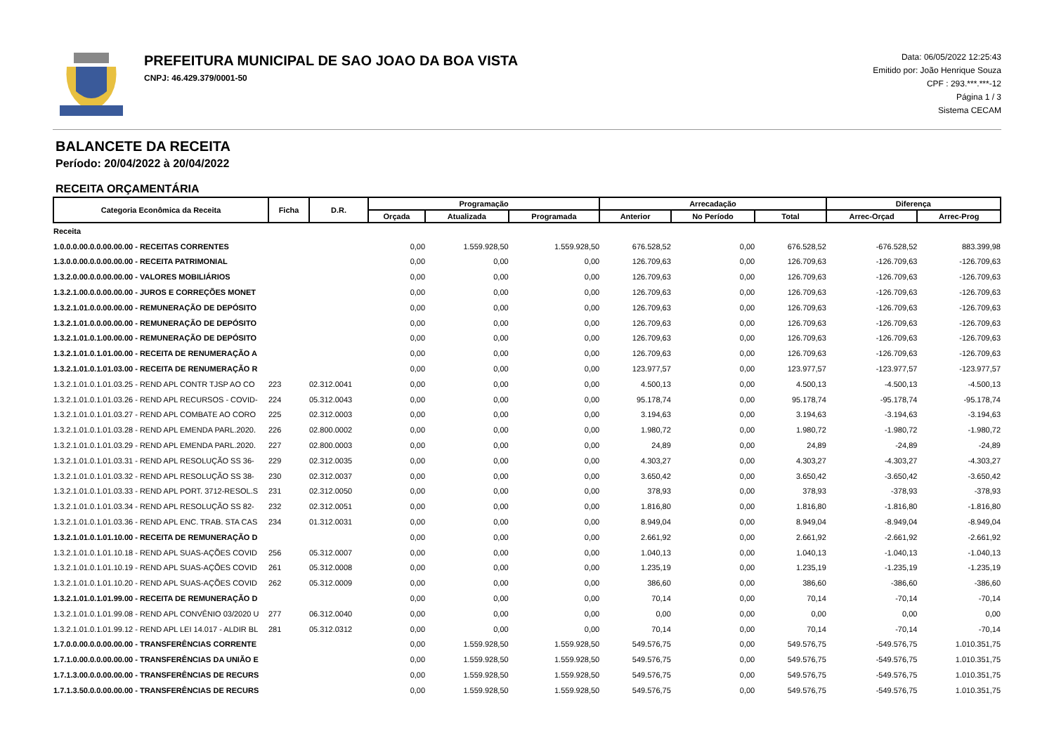PREFEITURA MUNICIPAL DE SAO JOAO DA BOA VISTA
CNPJ: 46.429.379/0001-50
Data: 06/05/2022 12:25:43
Emitido por: João Henrique Souza
CPF : 293.***.***-12
Página 1 / 3
Sistema CECAM
BALANCETE DA RECEITA
Período: 20/04/2022 à 20/04/2022
RECEITA ORÇAMENTÁRIA
| Categoria Econômica da Receita | Ficha | D.R. | Programação | | | Arrecadação | | | Diferença | |
| --- | --- | --- | --- | --- | --- | --- | --- | --- | --- | --- |
| | | | Orçada | Atualizada | Programada | Anterior | No Período | Total | Arrec-Orçad | Arrec-Prog |
| Receita | | | | | | | | | | |
| 1.0.0.0.00.0.0.00.00.00 - RECEITAS CORRENTES | | | 0,00 | 1.559.928,50 | 1.559.928,50 | 676.528,52 | 0,00 | 676.528,52 | -676.528,52 | 883.399,98 |
| 1.3.0.0.00.0.0.00.00.00 - RECEITA PATRIMONIAL | | | 0,00 | 0,00 | 0,00 | 126.709,63 | 0,00 | 126.709,63 | -126.709,63 | -126.709,63 |
| 1.3.2.0.00.0.0.00.00.00 - VALORES MOBILIÁRIOS | | | 0,00 | 0,00 | 0,00 | 126.709,63 | 0,00 | 126.709,63 | -126.709,63 | -126.709,63 |
| 1.3.2.1.00.0.0.00.00.00 - JUROS E CORREÇÕES MONET | | | 0,00 | 0,00 | 0,00 | 126.709,63 | 0,00 | 126.709,63 | -126.709,63 | -126.709,63 |
| 1.3.2.1.01.0.0.00.00.00 - REMUNERAÇÃO DE DEPÓSITO | | | 0,00 | 0,00 | 0,00 | 126.709,63 | 0,00 | 126.709,63 | -126.709,63 | -126.709,63 |
| 1.3.2.1.01.0.0.00.00.00 - REMUNERAÇÃO DE DEPÓSITO | | | 0,00 | 0,00 | 0,00 | 126.709,63 | 0,00 | 126.709,63 | -126.709,63 | -126.709,63 |
| 1.3.2.1.01.0.1.00.00.00 - REMUNERAÇÃO DE DEPÓSITO | | | 0,00 | 0,00 | 0,00 | 126.709,63 | 0,00 | 126.709,63 | -126.709,63 | -126.709,63 |
| 1.3.2.1.01.0.1.01.00.00 - RECEITA DE RENUMERAÇÃO A | | | 0,00 | 0,00 | 0,00 | 126.709,63 | 0,00 | 126.709,63 | -126.709,63 | -126.709,63 |
| 1.3.2.1.01.0.1.01.03.00 - RECEITA DE RENUMERAÇÃO R | | | 0,00 | 0,00 | 0,00 | 123.977,57 | 0,00 | 123.977,57 | -123.977,57 | -123.977,57 |
| 1.3.2.1.01.0.1.01.03.25 - REND APL CONTR TJSP AO CO | 223 | 02.312.0041 | 0,00 | 0,00 | 0,00 | 4.500,13 | 0,00 | 4.500,13 | -4.500,13 | -4.500,13 |
| 1.3.2.1.01.0.1.01.03.26 - REND APL RECURSOS - COVID- | 224 | 05.312.0043 | 0,00 | 0,00 | 0,00 | 95.178,74 | 0,00 | 95.178,74 | -95.178,74 | -95.178,74 |
| 1.3.2.1.01.0.1.01.03.27 - REND APL COMBATE AO CORO | 225 | 02.312.0003 | 0,00 | 0,00 | 0,00 | 3.194,63 | 0,00 | 3.194,63 | -3.194,63 | -3.194,63 |
| 1.3.2.1.01.0.1.01.03.28 - REND APL EMENDA PARL.2020. | 226 | 02.800.0002 | 0,00 | 0,00 | 0,00 | 1.980,72 | 0,00 | 1.980,72 | -1.980,72 | -1.980,72 |
| 1.3.2.1.01.0.1.01.03.29 - REND APL EMENDA PARL.2020. | 227 | 02.800.0003 | 0,00 | 0,00 | 0,00 | 24,89 | 0,00 | 24,89 | -24,89 | -24,89 |
| 1.3.2.1.01.0.1.01.03.31 - REND APL RESOLUÇÃO SS 36- | 229 | 02.312.0035 | 0,00 | 0,00 | 0,00 | 4.303,27 | 0,00 | 4.303,27 | -4.303,27 | -4.303,27 |
| 1.3.2.1.01.0.1.01.03.32 - REND APL RESOLUÇÃO SS 38- | 230 | 02.312.0037 | 0,00 | 0,00 | 0,00 | 3.650,42 | 0,00 | 3.650,42 | -3.650,42 | -3.650,42 |
| 1.3.2.1.01.0.1.01.03.33 - REND APL PORT. 3712-RESOL.S | 231 | 02.312.0050 | 0,00 | 0,00 | 0,00 | 378,93 | 0,00 | 378,93 | -378,93 | -378,93 |
| 1.3.2.1.01.0.1.01.03.34 - REND APL RESOLUÇÃO SS 82- | 232 | 02.312.0051 | 0,00 | 0,00 | 0,00 | 1.816,80 | 0,00 | 1.816,80 | -1.816,80 | -1.816,80 |
| 1.3.2.1.01.0.1.01.03.36 - REND APL ENC. TRAB. STA CAS | 234 | 01.312.0031 | 0,00 | 0,00 | 0,00 | 8.949,04 | 0,00 | 8.949,04 | -8.949,04 | -8.949,04 |
| 1.3.2.1.01.0.1.01.10.00 - RECEITA DE REMUNERAÇÃO D | | | 0,00 | 0,00 | 0,00 | 2.661,92 | 0,00 | 2.661,92 | -2.661,92 | -2.661,92 |
| 1.3.2.1.01.0.1.01.10.18 - REND APL SUAS-AÇÕES COVID | 256 | 05.312.0007 | 0,00 | 0,00 | 0,00 | 1.040,13 | 0,00 | 1.040,13 | -1.040,13 | -1.040,13 |
| 1.3.2.1.01.0.1.01.10.19 - REND APL SUAS-AÇÕES COVID | 261 | 05.312.0008 | 0,00 | 0,00 | 0,00 | 1.235,19 | 0,00 | 1.235,19 | -1.235,19 | -1.235,19 |
| 1.3.2.1.01.0.1.01.10.20 - REND APL SUAS-AÇÕES COVID | 262 | 05.312.0009 | 0,00 | 0,00 | 0,00 | 386,60 | 0,00 | 386,60 | -386,60 | -386,60 |
| 1.3.2.1.01.0.1.01.99.00 - RECEITA DE REMUNERAÇÃO D | | | 0,00 | 0,00 | 0,00 | 70,14 | 0,00 | 70,14 | -70,14 | -70,14 |
| 1.3.2.1.01.0.1.01.99.08 - REND APL CONVÊNIO 03/2020 U | 277 | 06.312.0040 | 0,00 | 0,00 | 0,00 | 0,00 | 0,00 | 0,00 | 0,00 | 0,00 |
| 1.3.2.1.01.0.1.01.99.12 - REND APL LEI 14.017 - ALDIR BL | 281 | 05.312.0312 | 0,00 | 0,00 | 0,00 | 70,14 | 0,00 | 70,14 | -70,14 | -70,14 |
| 1.7.0.0.00.0.0.00.00.00 - TRANSFERÊNCIAS CORRENTE | | | 0,00 | 1.559.928,50 | 1.559.928,50 | 549.576,75 | 0,00 | 549.576,75 | -549.576,75 | 1.010.351,75 |
| 1.7.1.0.00.0.0.00.00.00 - TRANSFERÊNCIAS DA UNIÃO E | | | 0,00 | 1.559.928,50 | 1.559.928,50 | 549.576,75 | 0,00 | 549.576,75 | -549.576,75 | 1.010.351,75 |
| 1.7.1.3.00.0.0.00.00.00 - TRANSFERÊNCIAS DE RECURS | | | 0,00 | 1.559.928,50 | 1.559.928,50 | 549.576,75 | 0,00 | 549.576,75 | -549.576,75 | 1.010.351,75 |
| 1.7.1.3.50.0.0.00.00.00 - TRANSFERÊNCIAS DE RECURS | | | 0,00 | 1.559.928,50 | 1.559.928,50 | 549.576,75 | 0,00 | 549.576,75 | -549.576,75 | 1.010.351,75 |